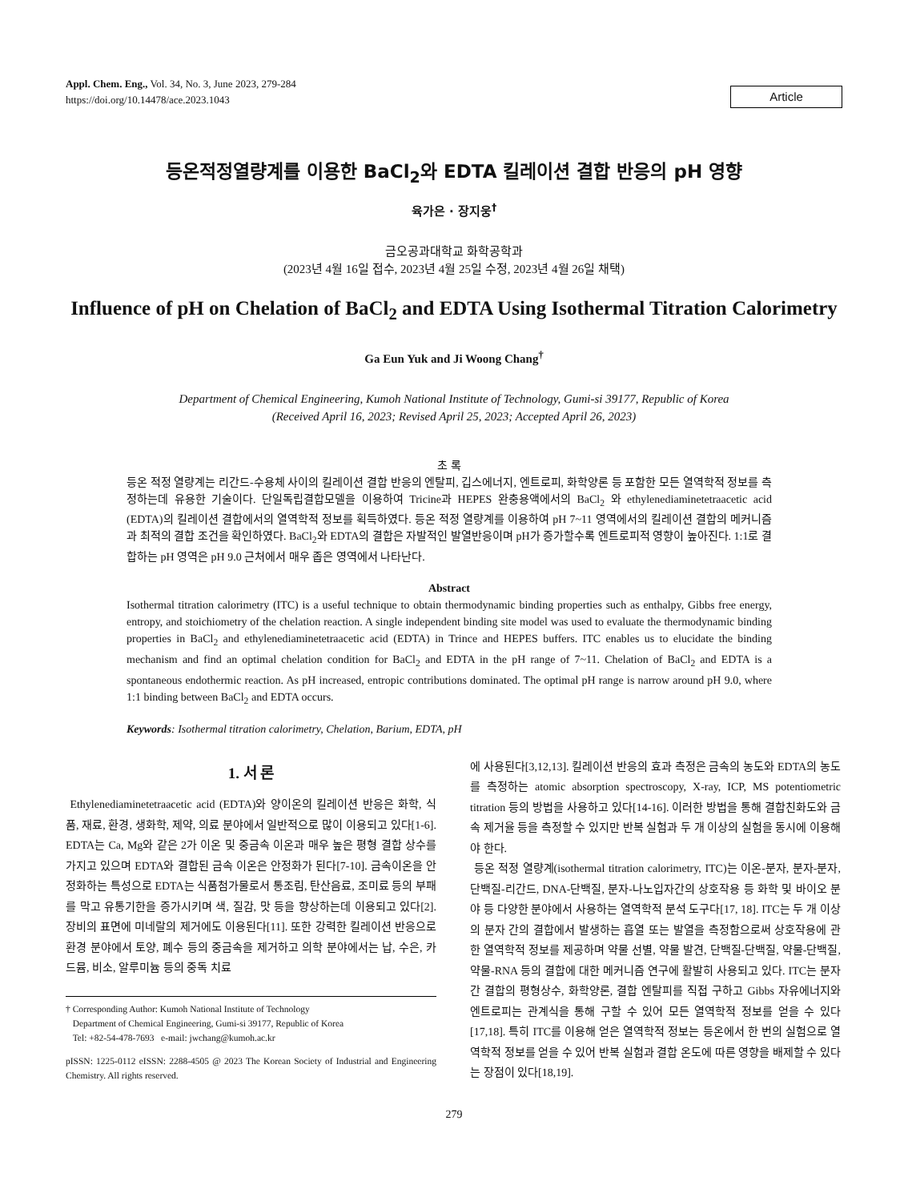Appl. Chem. Eng., Vol. 34, No. 3, June 2023, 279-284
https://doi.org/10.14478/ace.2023.1043
Article
등온적정열량계를 이용한 BaCl<sub>2</sub>와 EDTA 킬레이션 결합 반응의 pH 영향
육가은 · 장지웅<sup>†</sup>
금오공과대학교 화학공학과
(2023년 4월 16일 접수, 2023년 4월 25일 수정, 2023년 4월 26일 채택)
Influence of pH on Chelation of BaCl<sub>2</sub> and EDTA Using Isothermal Titration Calorimetry
Ga Eun Yuk and Ji Woong Chang<sup>†</sup>
Department of Chemical Engineering, Kumoh National Institute of Technology, Gumi-si 39177, Republic of Korea
(Received April 16, 2023; Revised April 25, 2023; Accepted April 26, 2023)
초 록
등온 적정 열량계는 리간드-수용체 사이의 킬레이션 결합 반응의 엔탈피, 깁스에너지, 엔트로피, 화학양론 등 포함한 모든 열역학적 정보를 측정하는데 유용한 기술이다. 단일독립결합모델을 이용하여 Tricine과 HEPES 완충용액에서의 BaCl<sub>2</sub> 와 ethylenediaminetetraacetic acid (EDTA)의 킬레이션 결합에서의 열역학적 정보를 획득하였다. 등온 적정 열량계를 이용하여 pH 7~11 영역에서의 킬레이션 결합의 메커니즘과 최적의 결합 조건을 확인하였다. BaCl<sub>2</sub>와 EDTA의 결합은 자발적인 발열반응이며 pH가 증가할수록 엔트로피적 영향이 높아진다. 1:1로 결합하는 pH 영역은 pH 9.0 근처에서 매우 좁은 영역에서 나타난다.
Abstract
Isothermal titration calorimetry (ITC) is a useful technique to obtain thermodynamic binding properties such as enthalpy, Gibbs free energy, entropy, and stoichiometry of the chelation reaction. A single independent binding site model was used to evaluate the thermodynamic binding properties in BaCl<sub>2</sub> and ethylenediaminetetraacetic acid (EDTA) in Trince and HEPES buffers. ITC enables us to elucidate the binding mechanism and find an optimal chelation condition for BaCl<sub>2</sub> and EDTA in the pH range of 7~11. Chelation of BaCl<sub>2</sub> and EDTA is a spontaneous endothermic reaction. As pH increased, entropic contributions dominated. The optimal pH range is narrow around pH 9.0, where 1:1 binding between BaCl<sub>2</sub> and EDTA occurs.
Keywords: Isothermal titration calorimetry, Chelation, Barium, EDTA, pH
1. 서 론
Ethylenediaminetetraacetic acid (EDTA)와 양이온의 킬레이션 반응은 화학, 식품, 재료, 환경, 생화학, 제약, 의료 분야에서 일반적으로 많이 이용되고 있다[1-6]. EDTA는 Ca, Mg와 같은 2가 이온 및 중금속 이온과 매우 높은 평형 결합 상수를 가지고 있으며 EDTA와 결합된 금속 이온은 안정화가 된다[7-10]. 금속이온을 안정화하는 특성으로 EDTA는 식품첨가물로서 통조림, 탄산음료, 조미료 등의 부패를 막고 유통기한을 증가시키며 색, 질감, 맛 등을 향상하는데 이용되고 있다[2]. 장비의 표면에 미네랄의 제거에도 이용된다[11]. 또한 강력한 킬레이션 반응으로 환경 분야에서 토양, 폐수 등의 중금속을 제거하고 의학 분야에서는 납, 수은, 카드뮴, 비소, 알루미늄 등의 중독 치료
† Corresponding Author: Kumoh National Institute of Technology
Department of Chemical Engineering, Gumi-si 39177, Republic of Korea
Tel: +82-54-478-7693 e-mail: jwchang@kumoh.ac.kr
pISSN: 1225-0112 eISSN: 2288-4505 @ 2023 The Korean Society of Industrial and Engineering Chemistry. All rights reserved.
에 사용된다[3,12,13]. 킬레이션 반응의 효과 측정은 금속의 농도와 EDTA의 농도를 측정하는 atomic absorption spectroscopy, X-ray, ICP, MS potentiometric titration 등의 방법을 사용하고 있다[14-16]. 이러한 방법을 통해 결합친화도와 금속 제거율 등을 측정할 수 있지만 반복 실험과 두 개 이상의 실험을 동시에 이용해야 한다.
등온 적정 열량계(isothermal titration calorimetry, ITC)는 이온-분자, 분자-분자, 단백질-리간드, DNA-단백질, 분자-나노입자간의 상호작용 등 화학 및 바이오 분야 등 다양한 분야에서 사용하는 열역학적 분석 도구다[17, 18]. ITC는 두 개 이상의 분자 간의 결합에서 발생하는 흡열 또는 발열을 측정함으로써 상호작용에 관한 열역학적 정보를 제공하며 약물 선별, 약물 발견, 단백질-단백질, 약물-단백질, 약물-RNA 등의 결합에 대한 메커니즘 연구에 활발히 사용되고 있다. ITC는 분자 간 결합의 평형상수, 화학양론, 결합 엔탈피를 직접 구하고 Gibbs 자유에너지와 엔트로피는 관계식을 통해 구할 수 있어 모든 열역학적 정보를 얻을 수 있다[17,18]. 특히 ITC를 이용해 얻은 열역학적 정보는 등온에서 한 번의 실험으로 열역학적 정보를 얻을 수 있어 반복 실험과 결합 온도에 따른 영향을 배제할 수 있다는 장점이 있다[18,19].
279